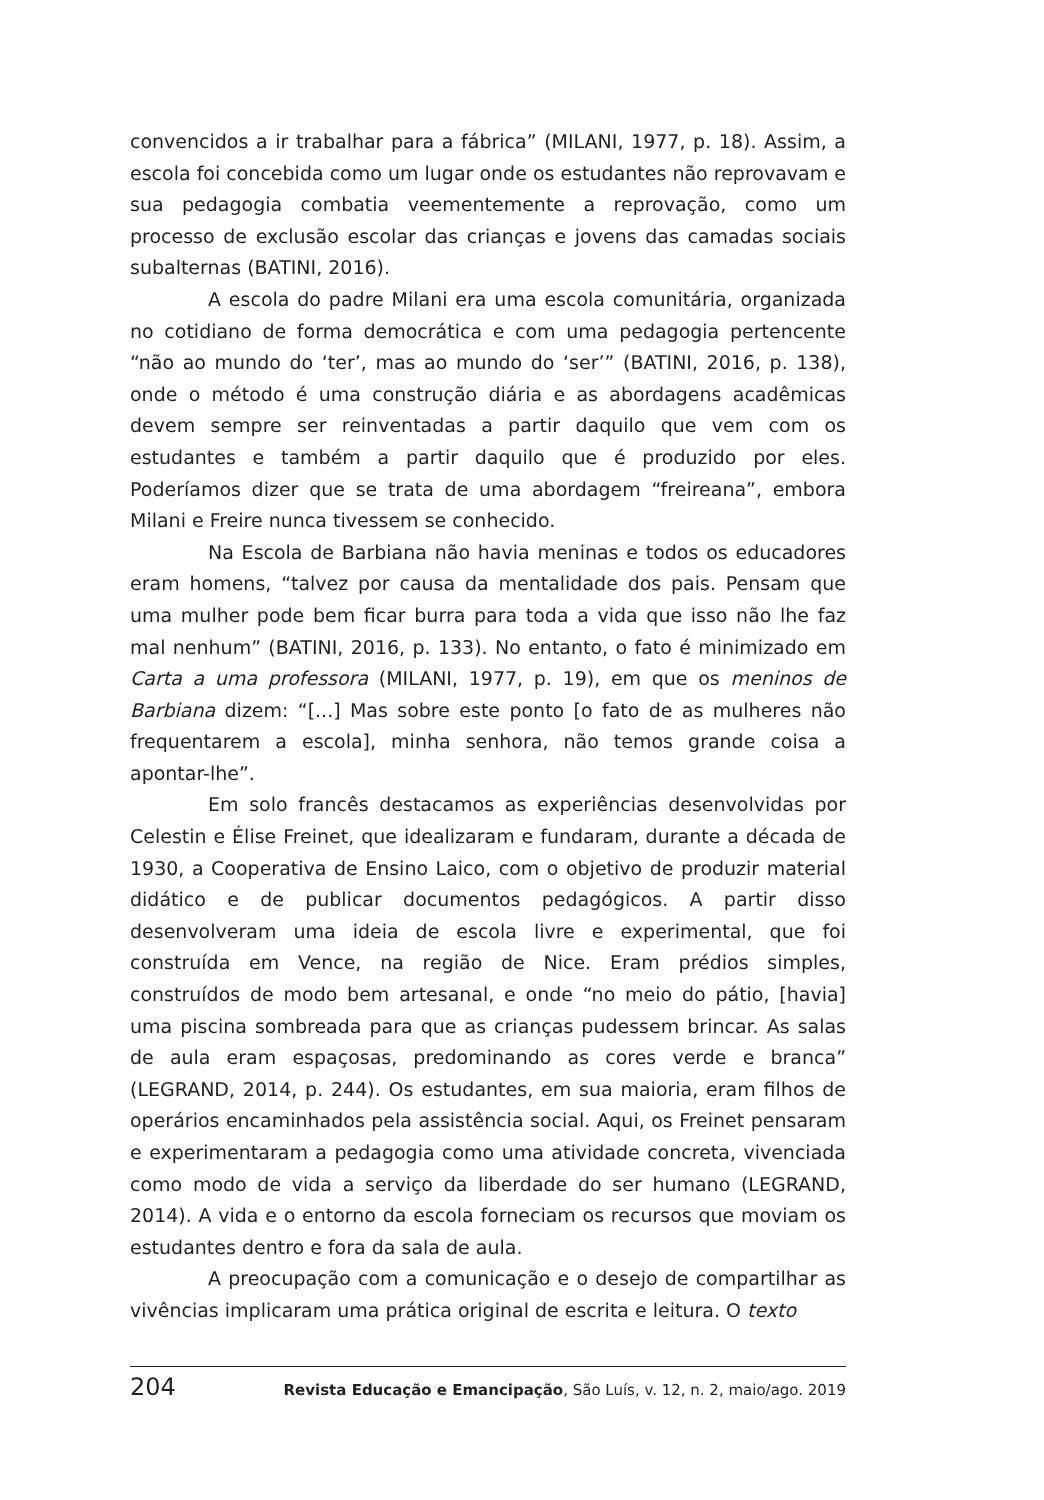convencidos a ir trabalhar para a fábrica” (MILANI, 1977, p. 18). Assim, a escola foi concebida como um lugar onde os estudantes não reprovavam e sua pedagogia combatia veementemente a reprovação, como um processo de exclusão escolar das crianças e jovens das camadas sociais subalternas (BATINI, 2016).
A escola do padre Milani era uma escola comunitária, organizada no cotidiano de forma democrática e com uma pedagogia pertencente “não ao mundo do ‘ter’, mas ao mundo do ‘ser’” (BATINI, 2016, p. 138), onde o método é uma construção diária e as abordagens acadêmicas devem sempre ser reinventadas a partir daquilo que vem com os estudantes e também a partir daquilo que é produzido por eles. Poderíamos dizer que se trata de uma abordagem “freireana”, embora Milani e Freire nunca tivessem se conhecido.
Na Escola de Barbiana não havia meninas e todos os educadores eram homens, “talvez por causa da mentalidade dos pais. Pensam que uma mulher pode bem ficar burra para toda a vida que isso não lhe faz mal nenhum” (BATINI, 2016, p. 133). No entanto, o fato é minimizado em Carta a uma professora (MILANI, 1977, p. 19), em que os meninos de Barbiana dizem: “[...] Mas sobre este ponto [o fato de as mulheres não frequentarem a escola], minha senhora, não temos grande coisa a apontar-lhe”.
Em solo francês destacamos as experiências desenvolvidas por Celestin e Élise Freinet, que idealizaram e fundaram, durante a década de 1930, a Cooperativa de Ensino Laico, com o objetivo de produzir material didático e de publicar documentos pedagógicos. A partir disso desenvolveram uma ideia de escola livre e experimental, que foi construída em Vence, na região de Nice. Eram prédios simples, construídos de modo bem artesanal, e onde “no meio do pátio, [havia] uma piscina sombreada para que as crianças pudessem brincar. As salas de aula eram espaçosas, predominando as cores verde e branca” (LEGRAND, 2014, p. 244). Os estudantes, em sua maioria, eram filhos de operários encaminhados pela assistência social. Aqui, os Freinet pensaram e experimentaram a pedagogia como uma atividade concreta, vivenciada como modo de vida a serviço da liberdade do ser humano (LEGRAND, 2014). A vida e o entorno da escola forneciam os recursos que moviam os estudantes dentro e fora da sala de aula.
A preocupação com a comunicação e o desejo de compartilhar as vivências implicaram uma prática original de escrita e leitura. O texto
204 Revista Educação e Emancipação, São Luís, v. 12, n. 2, maio/ago. 2019